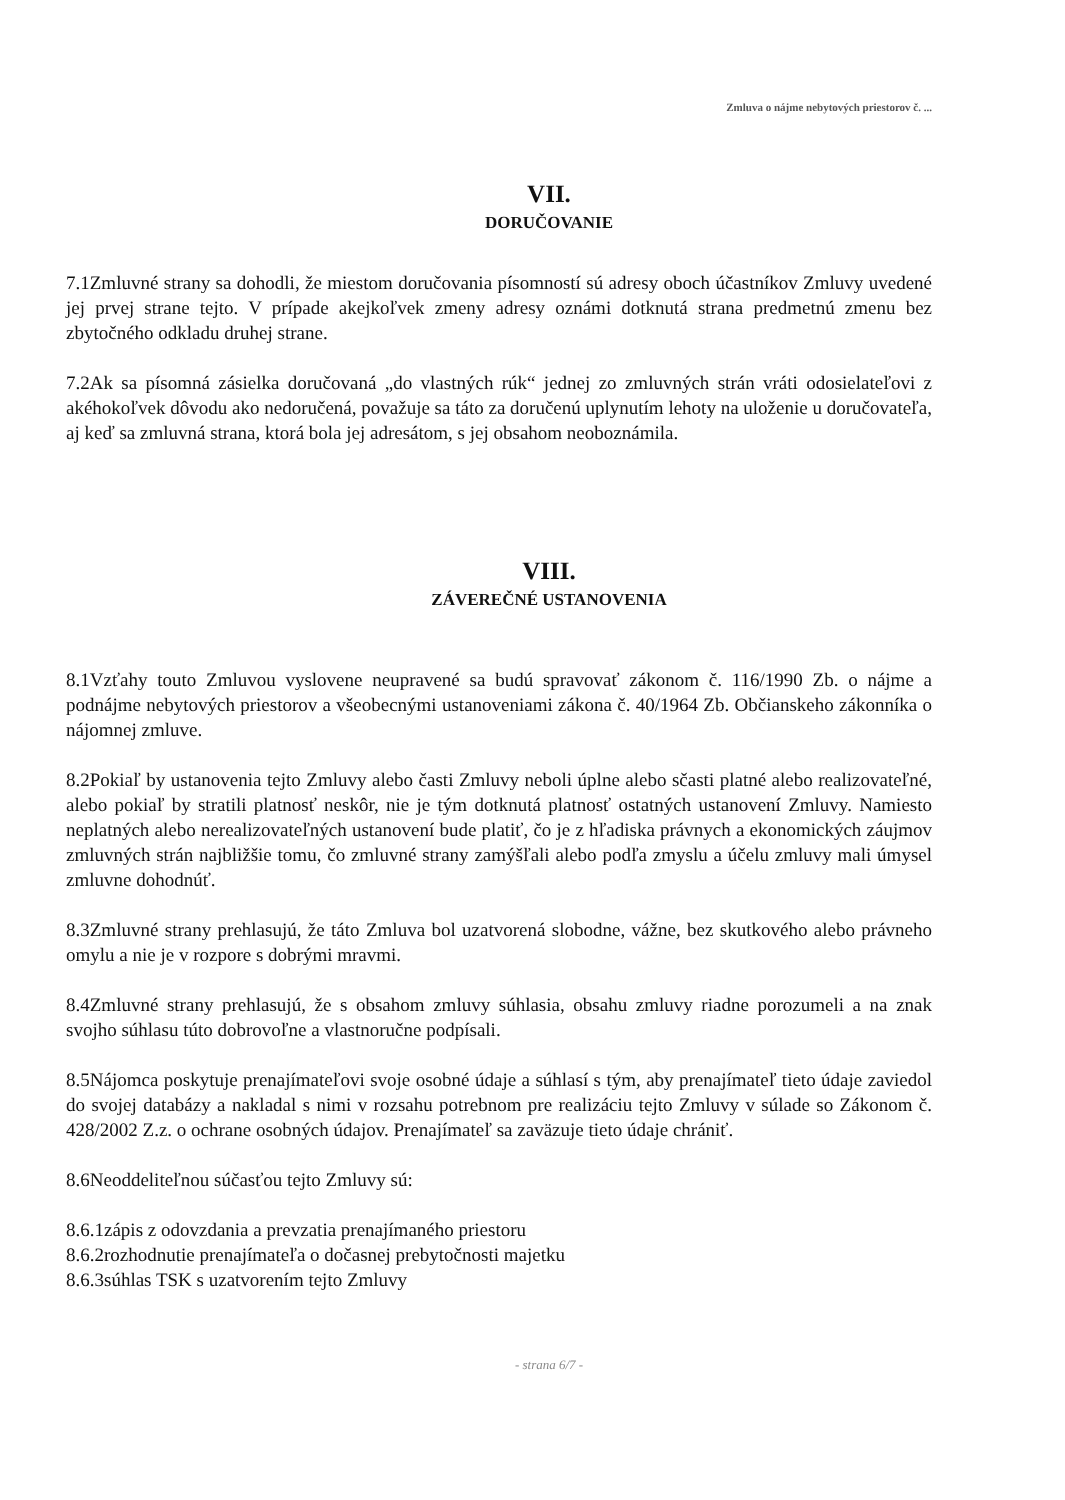Zmluva o nájme nebytových priestorov č. ...
VII.
DORUČOVANIE
7.1Zmluvné strany sa dohodli, že miestom doručovania písomností sú adresy oboch účastníkov Zmluvy uvedené jej prvej strane tejto. V prípade akejkoľvek zmeny adresy oznámi dotknutá strana predmetnú zmenu bez zbytočného odkladu druhej strane.
7.2Ak sa písomná zásielka doručovaná „do vlastných rúk“ jednej zo zmluvných strán vráti odosielateľovi z akéhokoľvek dôvodu ako nedoručená, považuje sa táto za doručenú uplynutím lehoty na uloženie u doručovateľa, aj keď sa zmluvná strana, ktorá bola jej adresátom, s jej obsahom neoboznámila.
VIII.
ZÁVEREČNÉ USTANOVENIA
8.1Vzťahy touto Zmluvou vyslovene neupravené sa budú spravovať zákonom č. 116/1990 Zb. o nájme a podnájme nebytových priestorov a všeobecnými ustanoveniami zákona č. 40/1964 Zb. Občianskeho zákonníka o nájomnej zmluve.
8.2Pokiaľ by ustanovenia tejto Zmluvy alebo časti Zmluvy neboli úplne alebo sčasti platné alebo realizovateľné, alebo pokiaľ by stratili platnosť neskôr, nie je tým dotknutá platnosť ostatných ustanovení Zmluvy. Namiesto neplatných alebo nerealizovateľných ustanovení bude platiť, čo je z hľadiska právnych a ekonomických záujmov zmluvných strán najbližšie tomu, čo zmluvné strany zamýšľali alebo podľa zmyslu a účelu zmluvy mali úmysel zmluvne dohodnúť.
8.3Zmluvné strany prehlasujú, že táto Zmluva bol uzatvorená slobodne, vážne, bez skutkového alebo právneho omylu a nie je v rozpore s dobrými mravmi.
8.4Zmluvné strany prehlasujú, že s obsahom zmluvy súhlasia, obsahu zmluvy riadne porozumeli a na znak svojho súhlasu túto dobrovoľne a vlastnoručne podpísali.
8.5Nájomca poskytuje prenajímateľovi svoje osobné údaje a súhlasí s tým, aby prenajímateľ tieto údaje zaviedol do svojej databázy a nakladal s nimi v rozsahu potrebnom pre realizáciu tejto Zmluvy v súlade so Zákonom č. 428/2002 Z.z. o ochrane osobných údajov. Prenajímateľ sa zaväzuje tieto údaje chrániť.
8.6Neoddeliteľnou súčasťou tejto Zmluvy sú:
8.6.1zápis z odovzdania a prevzatia prenajímaného priestoru
8.6.2rozhodnutie prenajímateľa o dočasnej prebytočnosti majetku
8.6.3súhlas TSK s uzatvorením tejto Zmluvy
- strana 6/7 -